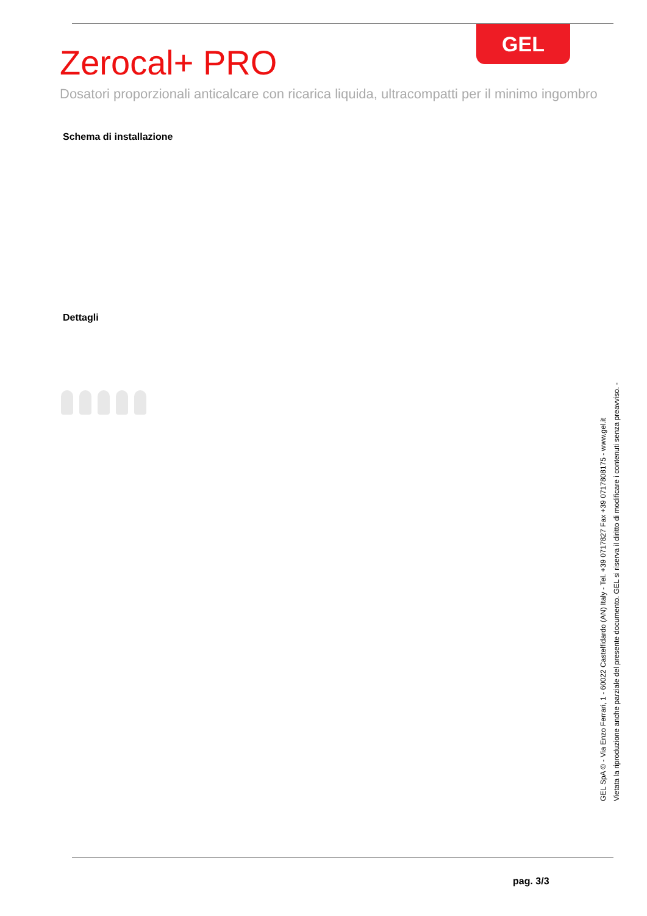GEL
Zerocal+ PRO
Dosatori proporzionali anticalcare con ricarica liquida, ultracompatti per il minimo ingombro
Schema di installazione
Dettagli
GEL SpA © - Via Enzo Ferrari, 1 - 60022 Castelfidardo (AN) Italy - Tel. +39 0717827 Fax +39 0717808175 - www.gel.it
Vietata la riproduzione anche parziale del presente documento. GEL si riserva il diritto di modificare i contenuti senza preavviso. -
pag. 3/3